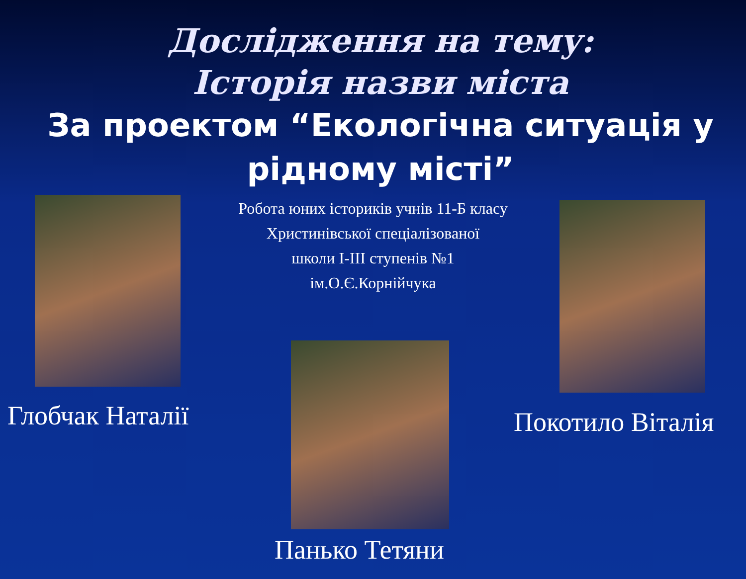Дослідження на тему:
Історія назви міста
За проектом “Екологічна ситуація у рідному місті”
Робота юних істориків учнів 11-Б класу
Христинівської спеціалізованої
школи І-ІІІ ступенів №1
ім.О.Є.Корнійчука
Глобчак Наталії Покотило Віталія
Панько Тетяни